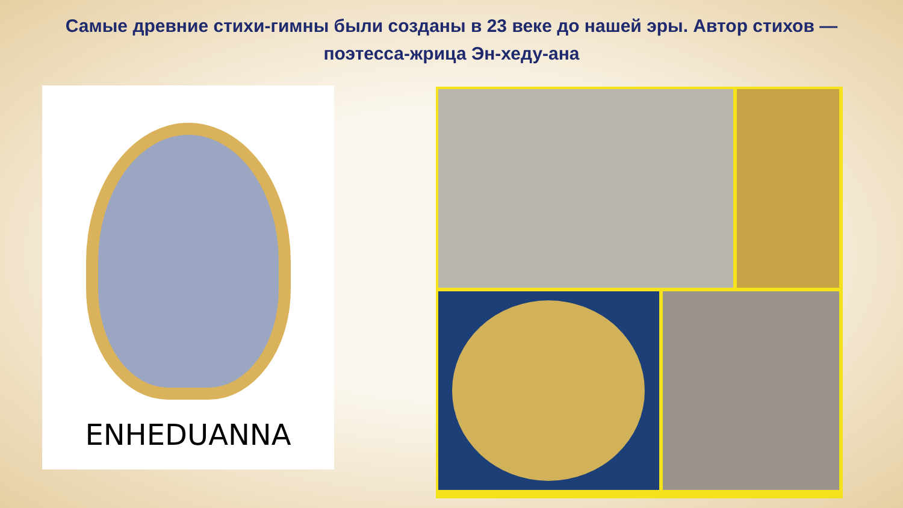Самые древние стихи-гимны были созданы в 23 веке до нашей эры. Автор стихов — поэтесса-жрица Эн-хеду-ана
ENHEDUANNA